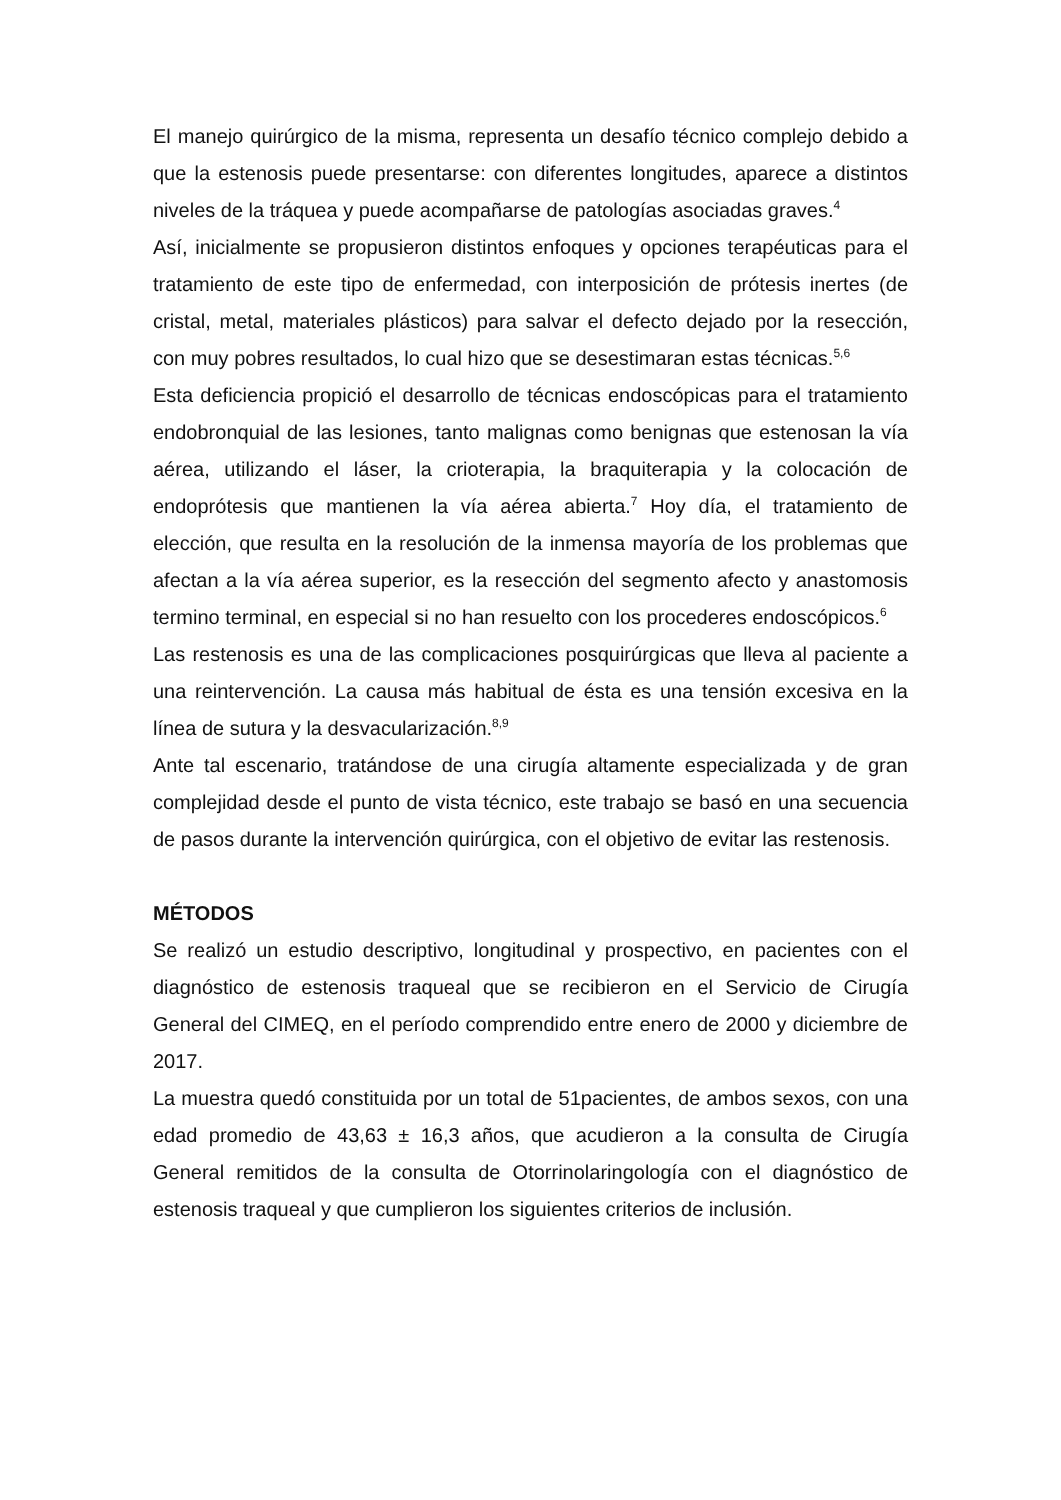El manejo quirúrgico de la misma, representa un desafío técnico complejo debido a que la estenosis puede presentarse: con diferentes longitudes, aparece a distintos niveles de la tráquea y puede acompañarse de patologías asociadas graves.<sup>4</sup>
Así, inicialmente se propusieron distintos enfoques y opciones terapéuticas para el tratamiento de este tipo de enfermedad, con interposición de prótesis inertes (de cristal, metal, materiales plásticos) para salvar el defecto dejado por la resección, con muy pobres resultados, lo cual hizo que se desestimaran estas técnicas.<sup>5,6</sup>
Esta deficiencia propició el desarrollo de técnicas endoscópicas para el tratamiento endobronquial de las lesiones, tanto malignas como benignas que estenosan la vía aérea, utilizando el láser, la crioterapia, la braquiterapia y la colocación de endoprótesis que mantienen la vía aérea abierta.<sup>7</sup> Hoy día, el tratamiento de elección, que resulta en la resolución de la inmensa mayoría de los problemas que afectan a la vía aérea superior, es la resección del segmento afecto y anastomosis termino terminal, en especial si no han resuelto con los procederes endoscópicos.<sup>6</sup>
Las restenosis es una de las complicaciones posquirúrgicas que lleva al paciente a una reintervención. La causa más habitual de ésta es una tensión excesiva en la línea de sutura y la desvacularización.<sup>8,9</sup>
Ante tal escenario, tratándose de una cirugía altamente especializada y de gran complejidad desde el punto de vista técnico, este trabajo se basó en una secuencia de pasos durante la intervención quirúrgica, con el objetivo de evitar las restenosis.
MÉTODOS
Se realizó un estudio descriptivo, longitudinal y prospectivo, en pacientes con el diagnóstico de estenosis traqueal que se recibieron en el Servicio de Cirugía General del CIMEQ, en el período comprendido entre enero de 2000 y diciembre de 2017.
La muestra quedó constituida por un total de 51pacientes, de ambos sexos, con una edad promedio de 43,63 ± 16,3 años, que acudieron a la consulta de Cirugía General remitidos de la consulta de Otorrinolaringología con el diagnóstico de estenosis traqueal y que cumplieron los siguientes criterios de inclusión.